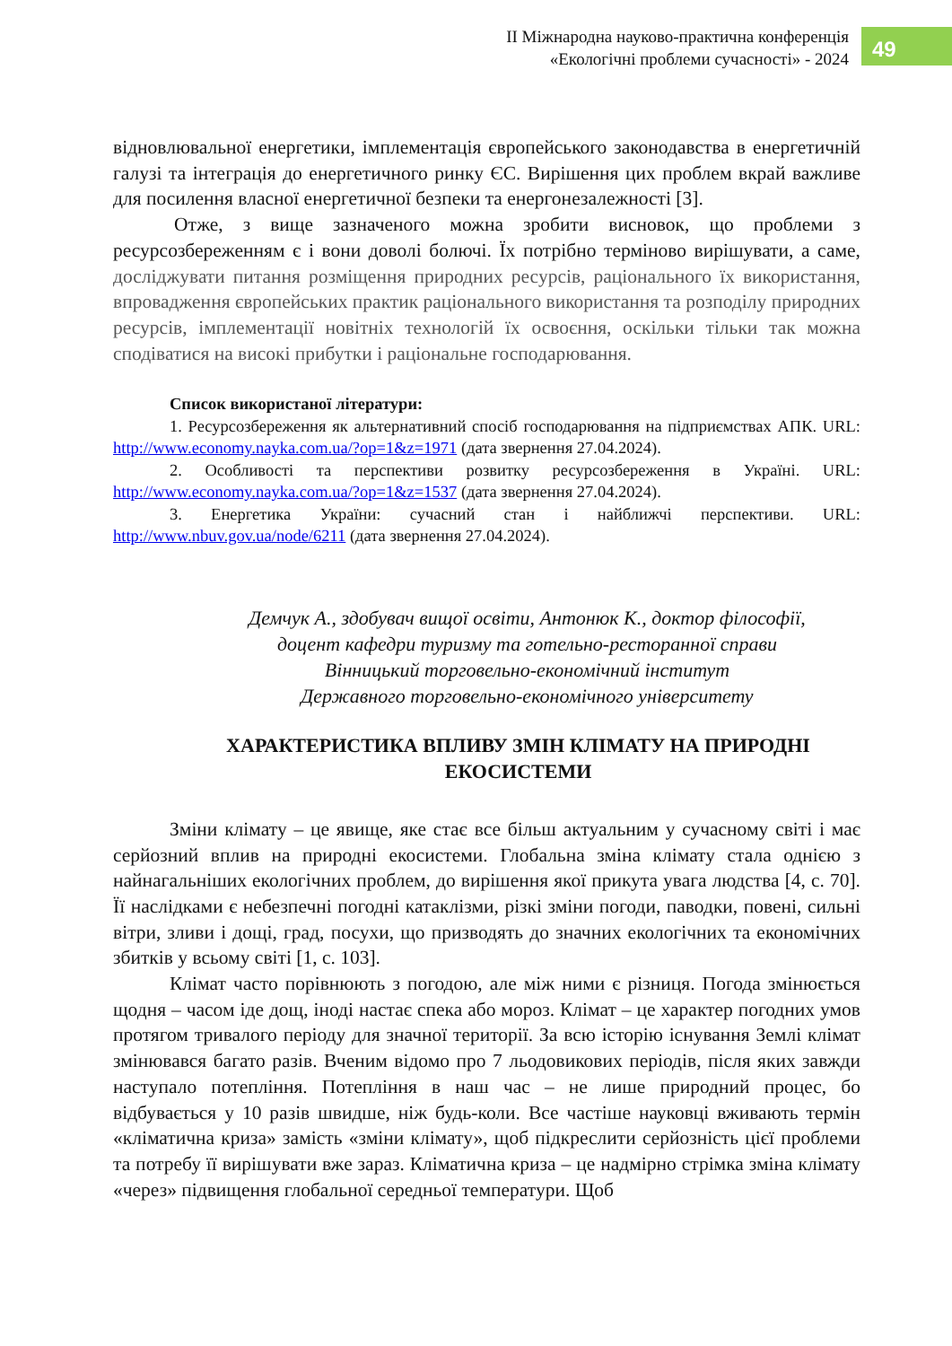ІІ Міжнародна науково-практична конференція
«Екологічні проблеми сучасності» - 2024
49
відновлювальної енергетики, імплементація європейського законодавства в енергетичній галузі та інтеграція до енергетичного ринку ЄС. Вирішення цих проблем вкрай важливе для посилення власної енергетичної безпеки та енергонезалежності [3].
Отже, з вище зазначеного можна зробити висновок, що проблеми з ресурсозбереженням є і вони доволі болючі. Їх потрібно терміново вирішувати, а саме, досліджувати питання розміщення природних ресурсів, раціонального їх використання, впровадження європейських практик раціонального використання та розподілу природних ресурсів, імплементації новітніх технологій їх освоєння, оскільки тільки так можна сподіватися на високі прибутки і раціональне господарювання.
Список використаної літератури:
1. Ресурсозбереження як альтернативний спосіб господарювання на підприємствах АПК. URL: http://www.economy.nayka.com.ua/?op=1&z=1971 (дата звернення 27.04.2024).
2. Особливості та перспективи розвитку ресурсозбереження в Україні. URL: http://www.economy.nayka.com.ua/?op=1&z=1537 (дата звернення 27.04.2024).
3. Енергетика України: сучасний стан і найближчі перспективи. URL: http://www.nbuv.gov.ua/node/6211 (дата звернення 27.04.2024).
Демчук А., здобувач вищої освіти, Антонюк К., доктор філософії,
доцент кафедри туризму та готельно-ресторанної справи
Вінницький торговельно-економічний інститут
Державного торговельно-економічного університету
ХАРАКТЕРИСТИКА ВПЛИВУ ЗМІН КЛІМАТУ НА ПРИРОДНІ ЕКОСИСТЕМИ
Зміни клімату – це явище, яке стає все більш актуальним у сучасному світі і має серйозний вплив на природні екосистеми. Глобальна зміна клімату стала однією з найнагальніших екологічних проблем, до вирішення якої прикута увага людства [4, с. 70]. Її наслідками є небезпечні погодні катаклізми, різкі зміни погоди, паводки, повені, сильні вітри, зливи і дощі, град, посухи, що призводять до значних екологічних та економічних збитків у всьому світі [1, с. 103].
Клімат часто порівнюють з погодою, але між ними є різниця. Погода змінюється щодня – часом іде дощ, іноді настає спека або мороз. Клімат – це характер погодних умов протягом тривалого періоду для значної території. За всю історію існування Землі клімат змінювався багато разів. Вченим відомо про 7 льодовикових періодів, після яких завжди наступало потепління. Потепління в наш час – не лише природний процес, бо відбувається у 10 разів швидше, ніж будь-коли. Все частіше науковці вживають термін «кліматична криза» замість «зміни клімату», щоб підкреслити серйозність цієї проблеми та потребу її вирішувати вже зараз. Кліматична криза – це надмірно стрімка зміна клімату «через» підвищення глобальної середньої температури. Щоб